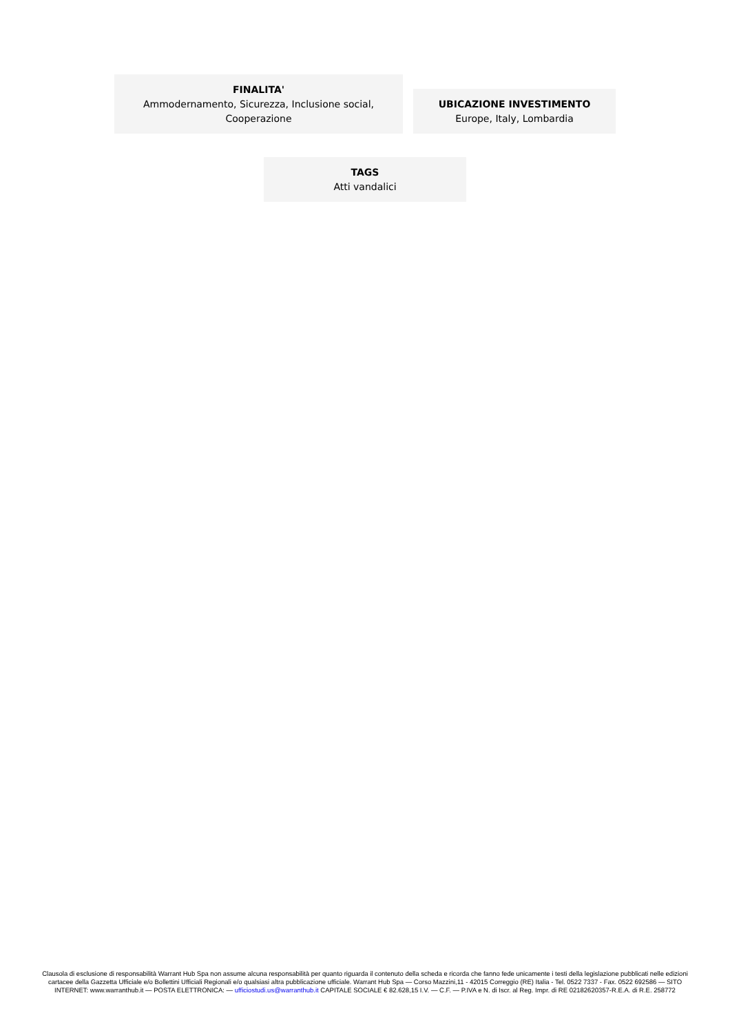FINALITA'
Ammodernamento, Sicurezza, Inclusione social, Cooperazione
UBICAZIONE INVESTIMENTO
Europe, Italy, Lombardia
TAGS
Atti vandalici
Clausola di esclusione di responsabilità Warrant Hub Spa non assume alcuna responsabilità per quanto riguarda il contenuto della scheda e ricorda che fanno fede unicamente i testi della legislazione pubblicati nelle edizioni cartacee della Gazzetta Ufficiale e/o Bollettini Ufficiali Regionali e/o qualsiasi altra pubblicazione ufficiale. Warrant Hub Spa — Corso Mazzini,11 - 42015 Correggio (RE) Italia - Tel. 0522 7337 - Fax. 0522 692586 — SITO INTERNET: www.warranthub.it — POSTA ELETTRONICA: — ufficiostudi.us@warranthub.it CAPITALE SOCIALE € 82.628,15 I.V. — C.F. — P.IVA e N. di Iscr. al Reg. Impr. di RE 02182620357-R.E.A. di R.E. 258772